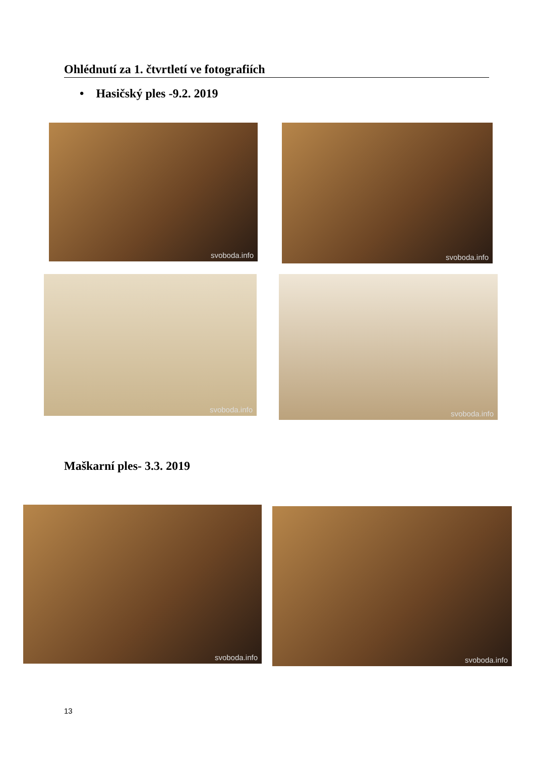Ohlédnutí za 1. čtvrtletí ve fotografiích
• Hasičský ples -9.2. 2019
svoboda.info svoboda.info
svoboda.info svoboda.info
Maškarní ples- 3.3. 2019
svoboda.info svoboda.info
13